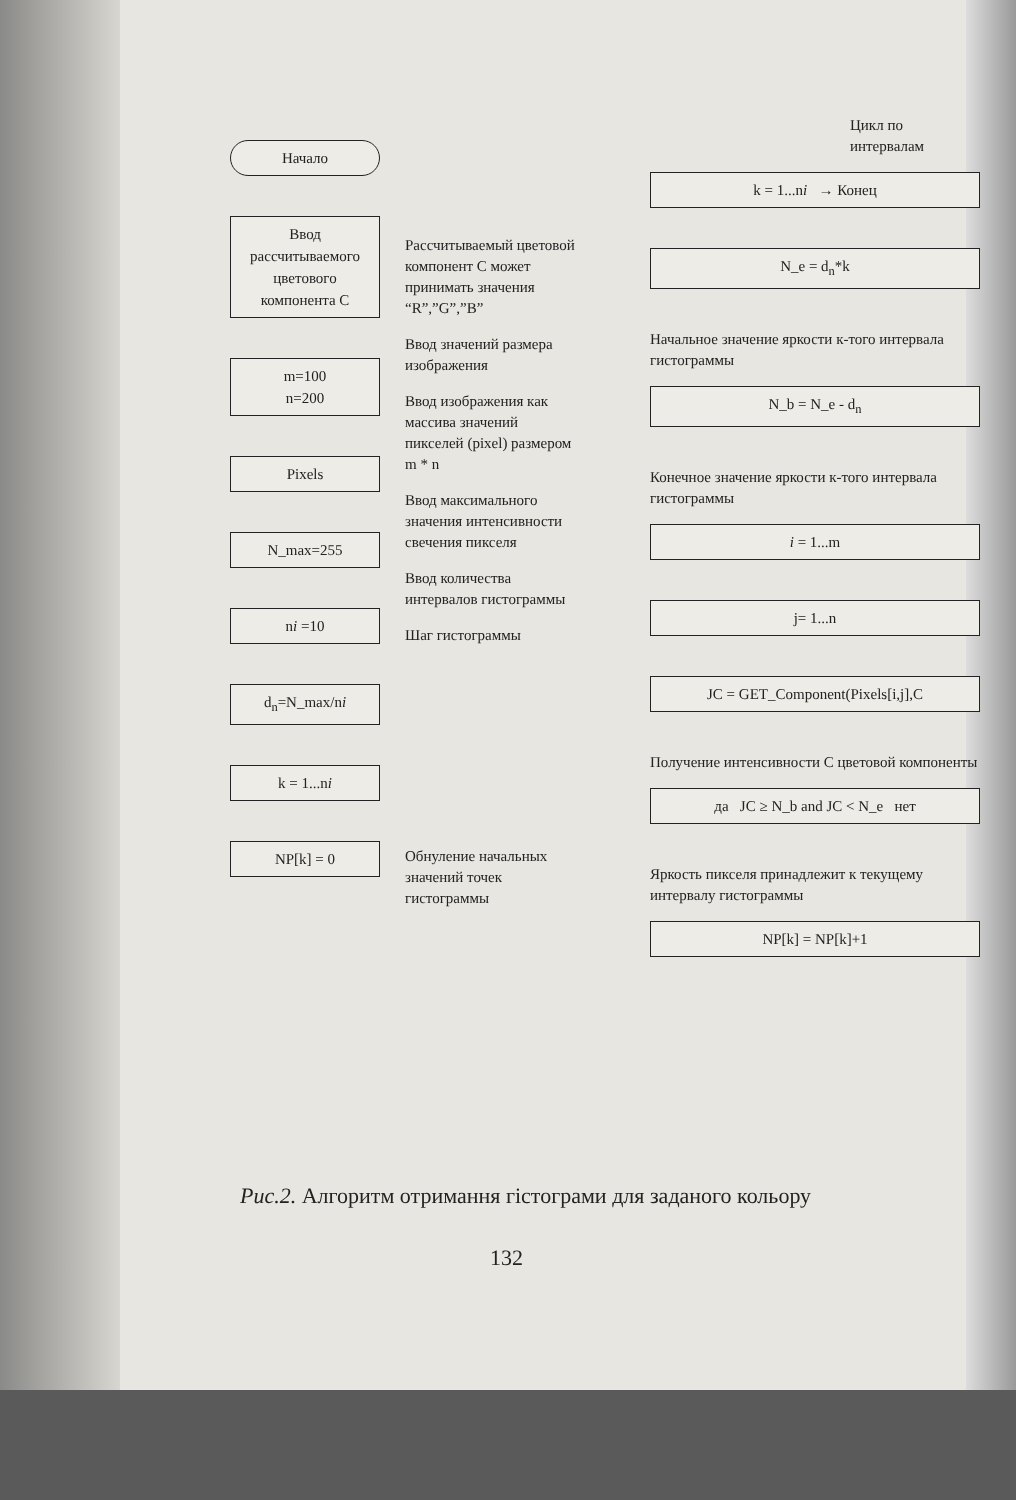Начало
Ввод рассчитываемого цветового компонента C
m=100
n=200
Pixels
N_max=255
ni =10
d<sub>n</sub>=N_max/ni
k = 1...ni
NP[k] = 0
Рассчитываемый цветовой компонент C может принимать значения “R”,”G”,”B”
Ввод значений размера изображения
Ввод изображения как массива значений пикселей (pixel) размером m * n
Ввод максимального значения интенсивности свечения пикселя
Ввод количества интервалов гистограммы
Шаг гистограммы
Обнуление начальных значений точек гистограммы
Цикл по интервалам
k = 1...ni → Конец
N_e = d<sub>n</sub>*k
Начальное значение яркости к-того интервала гистограммы
N_b = N_e - d<sub>n</sub>
Конечное значение яркости к-того интервала гистограммы
i = 1...m
j= 1...n
JC = GET_Component(Pixels[i,j],C
Получение интенсивности C цветовой компоненты
да JC ≥ N_b and JC < N_e нет
Яркость пикселя принадлежит к текущему интервалу гистограммы
NP[k] = NP[k]+1
Рис.2. Алгоритм отримання гістограми для заданого кольору
132